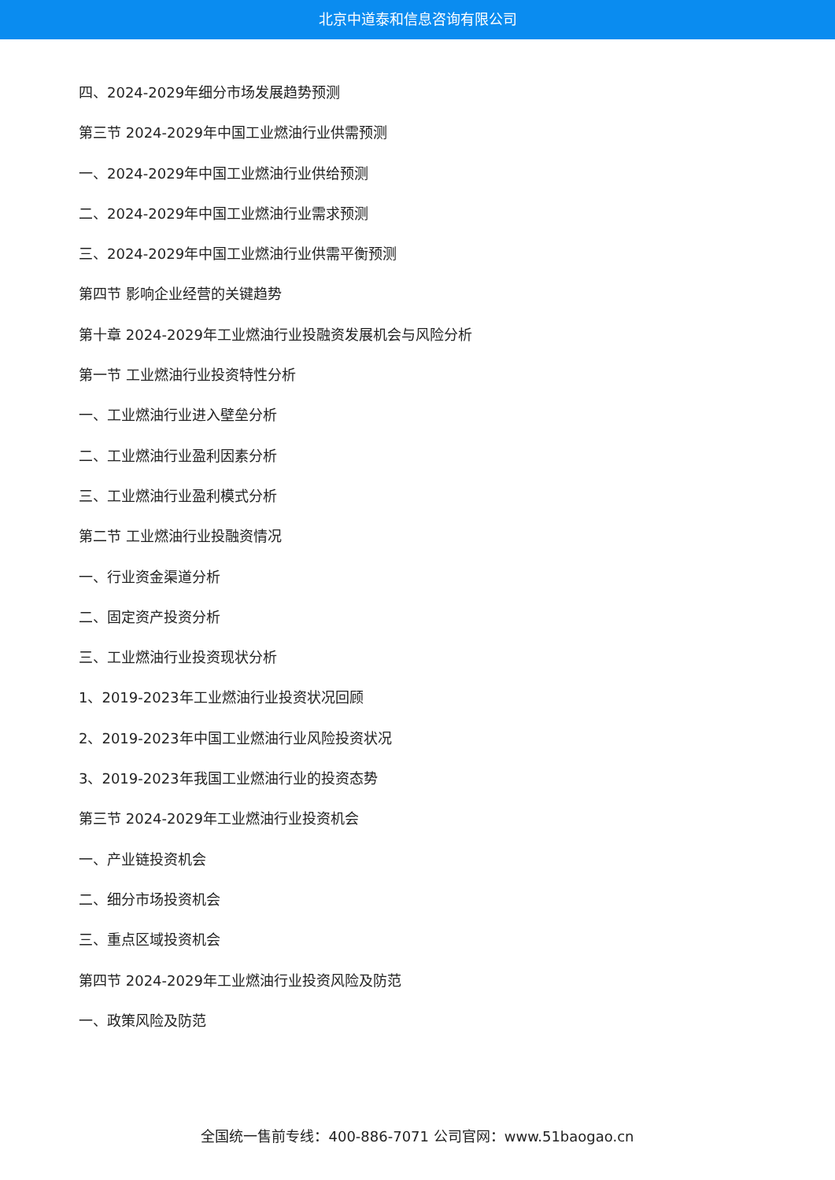北京中道泰和信息咨询有限公司
四、2024-2029年细分市场发展趋势预测
第三节 2024-2029年中国工业燃油行业供需预测
一、2024-2029年中国工业燃油行业供给预测
二、2024-2029年中国工业燃油行业需求预测
三、2024-2029年中国工业燃油行业供需平衡预测
第四节 影响企业经营的关键趋势
第十章 2024-2029年工业燃油行业投融资发展机会与风险分析
第一节 工业燃油行业投资特性分析
一、工业燃油行业进入壁垒分析
二、工业燃油行业盈利因素分析
三、工业燃油行业盈利模式分析
第二节 工业燃油行业投融资情况
一、行业资金渠道分析
二、固定资产投资分析
三、工业燃油行业投资现状分析
1、2019-2023年工业燃油行业投资状况回顾
2、2019-2023年中国工业燃油行业风险投资状况
3、2019-2023年我国工业燃油行业的投资态势
第三节 2024-2029年工业燃油行业投资机会
一、产业链投资机会
二、细分市场投资机会
三、重点区域投资机会
第四节 2024-2029年工业燃油行业投资风险及防范
一、政策风险及防范
全国统一售前专线：400-886-7071 公司官网：www.51baogao.cn